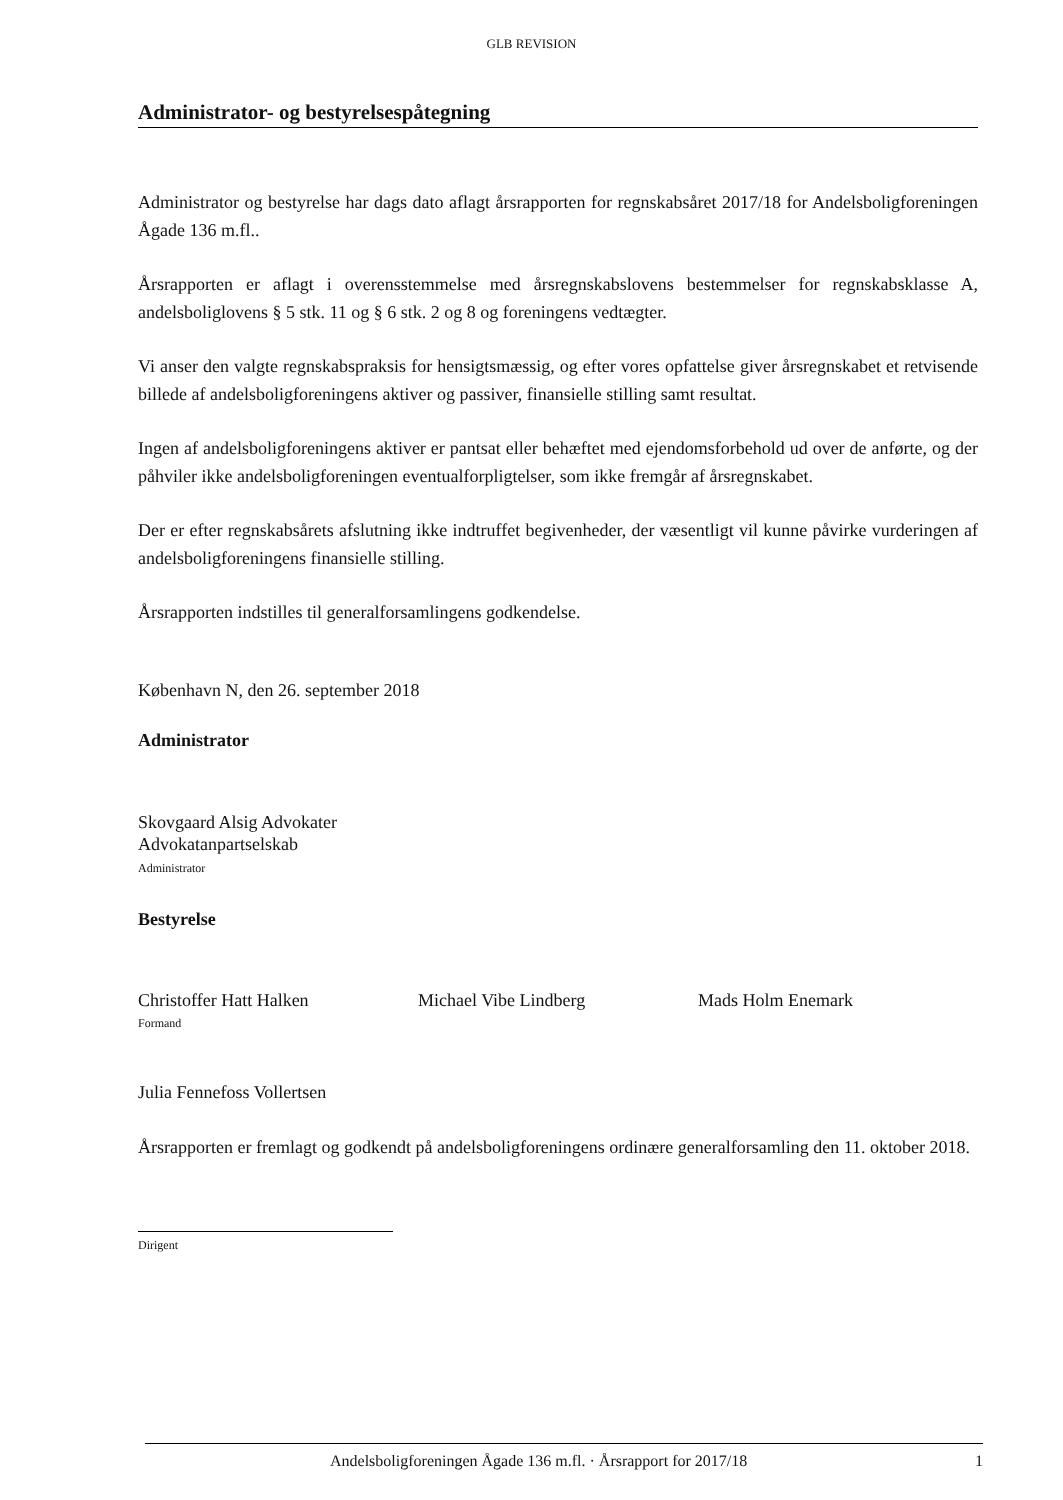GLB REVISION
Administrator- og bestyrelsespåtegning
Administrator og bestyrelse har dags dato aflagt årsrapporten for regnskabsåret 2017/18 for Andelsboligforeningen Ågade 136 m.fl..
Årsrapporten er aflagt i overensstemmelse med årsregnskabslovens bestemmelser for regnskabsklasse A, andelsboliglovens § 5 stk. 11 og § 6 stk. 2 og 8 og foreningens vedtægter.
Vi anser den valgte regnskabspraksis for hensigtsmæssig, og efter vores opfattelse giver årsregnskabet et retvisende billede af andelsboligforeningens aktiver og passiver, finansielle stilling samt resultat.
Ingen af andelsboligforeningens aktiver er pantsat eller behæftet med ejendomsforbehold ud over de anførte, og der påhviler ikke andelsboligforeningen eventualforpligtelser, som ikke fremgår af årsregnskabet.
Der er efter regnskabsårets afslutning ikke indtruffet begivenheder, der væsentligt vil kunne påvirke vurderingen af andelsboligforeningens finansielle stilling.
Årsrapporten indstilles til generalforsamlingens godkendelse.
København N, den 26. september 2018
Administrator
Skovgaard Alsig Advokater
Advokatanpartselskab
Administrator
Bestyrelse
Christoffer Hatt Halken
Formand
Michael Vibe Lindberg Mads Holm Enemark
Julia Fennefoss Vollertsen
Årsrapporten er fremlagt og godkendt på andelsboligforeningens ordinære generalforsamling den 11. oktober 2018.
Dirigent
Andelsboligforeningen Ågade 136 m.fl. · Årsrapport for 2017/18 1